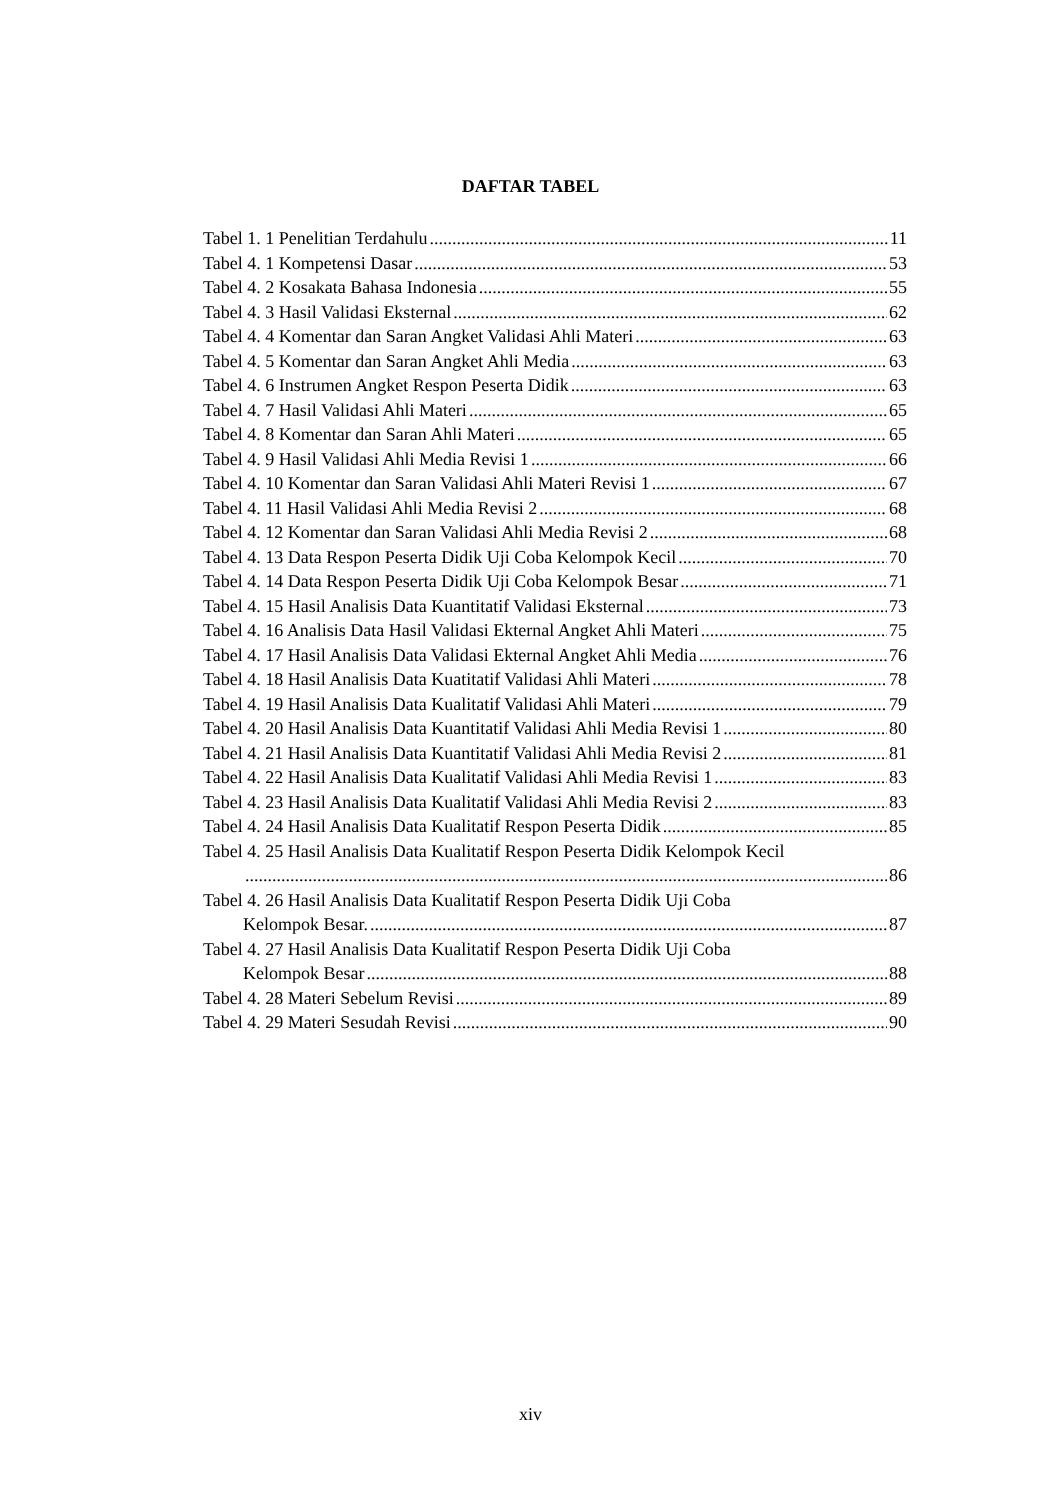DAFTAR TABEL
Tabel 1. 1 Penelitian Terdahulu 11
Tabel 4. 1 Kompetensi Dasar 53
Tabel 4. 2 Kosakata Bahasa Indonesia 55
Tabel 4. 3 Hasil Validasi Eksternal 62
Tabel 4. 4 Komentar dan Saran Angket Validasi Ahli Materi 63
Tabel 4. 5 Komentar dan Saran Angket Ahli Media 63
Tabel 4. 6 Instrumen Angket Respon Peserta Didik 63
Tabel 4. 7 Hasil Validasi Ahli Materi 65
Tabel 4. 8 Komentar dan Saran Ahli Materi 65
Tabel 4. 9 Hasil Validasi Ahli Media Revisi 1 66
Tabel 4. 10 Komentar dan Saran Validasi Ahli Materi Revisi 1 67
Tabel 4. 11 Hasil Validasi Ahli Media Revisi 2 68
Tabel 4. 12 Komentar dan Saran Validasi Ahli Media Revisi 2 68
Tabel 4. 13 Data Respon Peserta Didik Uji Coba Kelompok Kecil 70
Tabel 4. 14 Data Respon Peserta Didik Uji Coba Kelompok Besar 71
Tabel 4. 15 Hasil Analisis Data Kuantitatif Validasi Eksternal 73
Tabel 4. 16 Analisis Data Hasil Validasi Ekternal Angket Ahli Materi 75
Tabel 4. 17 Hasil Analisis Data Validasi Ekternal Angket Ahli Media 76
Tabel 4. 18 Hasil Analisis Data Kuatitatif Validasi Ahli Materi 78
Tabel 4. 19 Hasil Analisis Data Kualitatif Validasi Ahli Materi 79
Tabel 4. 20 Hasil Analisis Data Kuantitatif Validasi Ahli Media Revisi 1 80
Tabel 4. 21 Hasil Analisis Data Kuantitatif Validasi Ahli Media Revisi 2 81
Tabel 4. 22 Hasil Analisis Data Kualitatif Validasi Ahli Media Revisi 1 83
Tabel 4. 23 Hasil Analisis Data Kualitatif Validasi Ahli Media Revisi 2 83
Tabel 4. 24 Hasil Analisis Data Kualitatif Respon Peserta Didik 85
Tabel 4. 25 Hasil Analisis Data Kualitatif Respon Peserta Didik Kelompok Kecil
86
Tabel 4. 26 Hasil Analisis Data Kualitatif Respon Peserta Didik Uji Coba
Kelompok Besar. 87
Tabel 4. 27 Hasil Analisis Data Kualitatif Respon Peserta Didik Uji Coba
Kelompok Besar 88
Tabel 4. 28 Materi Sebelum Revisi 89
Tabel 4. 29 Materi Sesudah Revisi 90
xiv